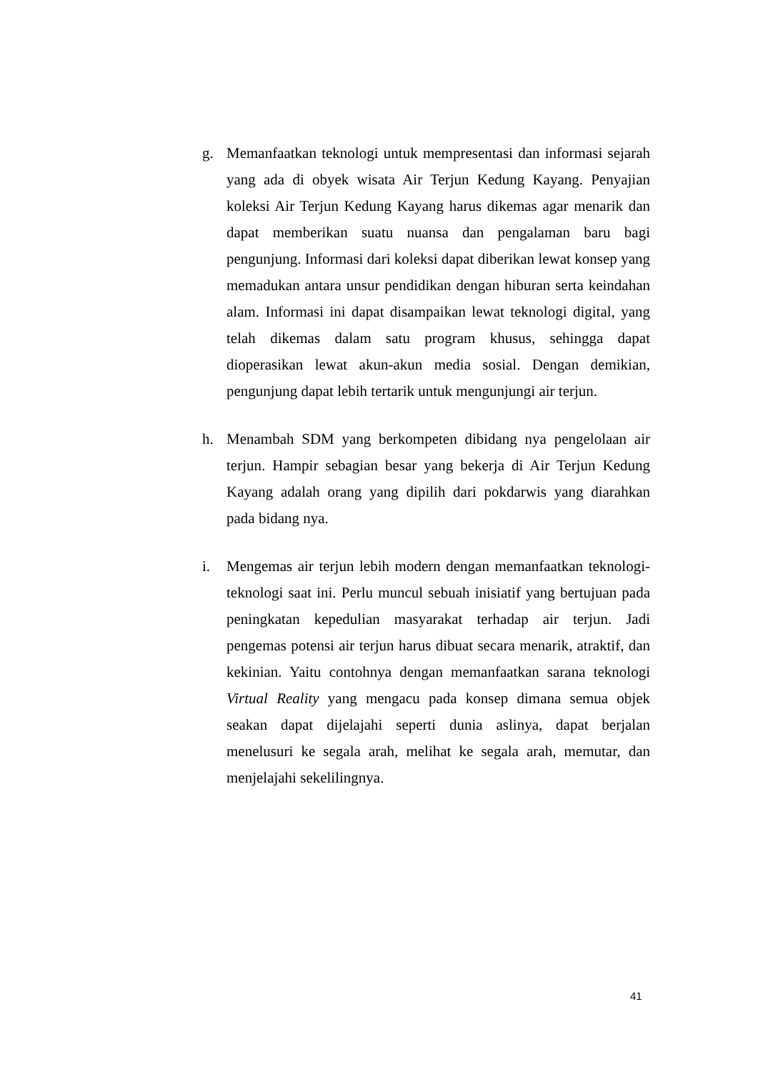g. Memanfaatkan teknologi untuk mempresentasi dan informasi sejarah yang ada di obyek wisata Air Terjun Kedung Kayang. Penyajian koleksi Air Terjun Kedung Kayang harus dikemas agar menarik dan dapat memberikan suatu nuansa dan pengalaman baru bagi pengunjung. Informasi dari koleksi dapat diberikan lewat konsep yang memadukan antara unsur pendidikan dengan hiburan serta keindahan alam. Informasi ini dapat disampaikan lewat teknologi digital, yang telah dikemas dalam satu program khusus, sehingga dapat dioperasikan lewat akun-akun media sosial. Dengan demikian, pengunjung dapat lebih tertarik untuk mengunjungi air terjun.
h. Menambah SDM yang berkompeten dibidang nya pengelolaan air terjun. Hampir sebagian besar yang bekerja di Air Terjun Kedung Kayang adalah orang yang dipilih dari pokdarwis yang diarahkan pada bidang nya.
i. Mengemas air terjun lebih modern dengan memanfaatkan teknologi-teknologi saat ini. Perlu muncul sebuah inisiatif yang bertujuan pada peningkatan kepedulian masyarakat terhadap air terjun. Jadi pengemas potensi air terjun harus dibuat secara menarik, atraktif, dan kekinian. Yaitu contohnya dengan memanfaatkan sarana teknologi Virtual Reality yang mengacu pada konsep dimana semua objek seakan dapat dijelajahi seperti dunia aslinya, dapat berjalan menelusuri ke segala arah, melihat ke segala arah, memutar, dan menjelajahi sekelilingnya.
41